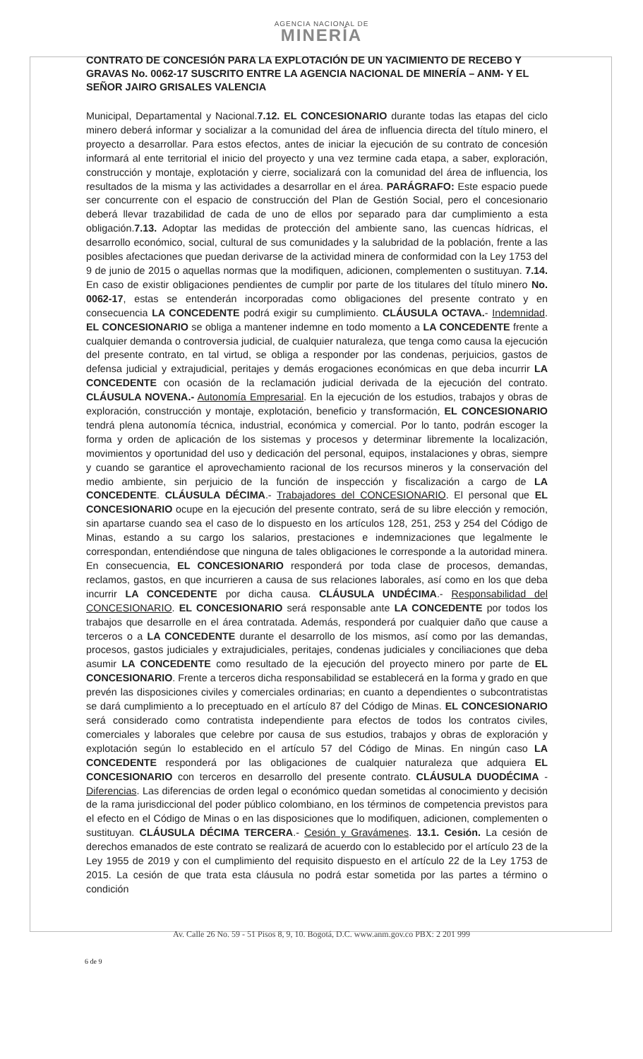AGENCIA NACIONAL DE
MINERÍA
CONTRATO DE CONCESIÓN PARA LA EXPLOTACIÓN DE UN YACIMIENTO DE RECEBO Y GRAVAS No. 0062-17 SUSCRITO ENTRE LA AGENCIA NACIONAL DE MINERÍA – ANM- Y EL SEÑOR JAIRO GRISALES VALENCIA
Municipal, Departamental y Nacional.7.12. EL CONCESIONARIO durante todas las etapas del ciclo minero deberá informar y socializar a la comunidad del área de influencia directa del título minero, el proyecto a desarrollar. Para estos efectos, antes de iniciar la ejecución de su contrato de concesión informará al ente territorial el inicio del proyecto y una vez termine cada etapa, a saber, exploración, construcción y montaje, explotación y cierre, socializará con la comunidad del área de influencia, los resultados de la misma y las actividades a desarrollar en el área. PARÁGRAFO: Este espacio puede ser concurrente con el espacio de construcción del Plan de Gestión Social, pero el concesionario deberá llevar trazabilidad de cada de uno de ellos por separado para dar cumplimiento a esta obligación.7.13. Adoptar las medidas de protección del ambiente sano, las cuencas hídricas, el desarrollo económico, social, cultural de sus comunidades y la salubridad de la población, frente a las posibles afectaciones que puedan derivarse de la actividad minera de conformidad con la Ley 1753 del 9 de junio de 2015 o aquellas normas que la modifiquen, adicionen, complementen o sustituyan. 7.14. En caso de existir obligaciones pendientes de cumplir por parte de los titulares del título minero No. 0062-17, estas se entenderán incorporadas como obligaciones del presente contrato y en consecuencia LA CONCEDENTE podrá exigir su cumplimiento. CLÁUSULA OCTAVA.- Indemnidad. EL CONCESIONARIO se obliga a mantener indemne en todo momento a LA CONCEDENTE frente a cualquier demanda o controversia judicial, de cualquier naturaleza, que tenga como causa la ejecución del presente contrato, en tal virtud, se obliga a responder por las condenas, perjuicios, gastos de defensa judicial y extrajudicial, peritajes y demás erogaciones económicas en que deba incurrir LA CONCEDENTE con ocasión de la reclamación judicial derivada de la ejecución del contrato. CLÁUSULA NOVENA.- Autonomía Empresarial. En la ejecución de los estudios, trabajos y obras de exploración, construcción y montaje, explotación, beneficio y transformación, EL CONCESIONARIO tendrá plena autonomía técnica, industrial, económica y comercial. Por lo tanto, podrán escoger la forma y orden de aplicación de los sistemas y procesos y determinar libremente la localización, movimientos y oportunidad del uso y dedicación del personal, equipos, instalaciones y obras, siempre y cuando se garantice el aprovechamiento racional de los recursos mineros y la conservación del medio ambiente, sin perjuicio de la función de inspección y fiscalización a cargo de LA CONCEDENTE. CLÁUSULA DÉCIMA.- Trabajadores del CONCESIONARIO. El personal que EL CONCESIONARIO ocupe en la ejecución del presente contrato, será de su libre elección y remoción, sin apartarse cuando sea el caso de lo dispuesto en los artículos 128, 251, 253 y 254 del Código de Minas, estando a su cargo los salarios, prestaciones e indemnizaciones que legalmente le correspondan, entendiéndose que ninguna de tales obligaciones le corresponde a la autoridad minera. En consecuencia, EL CONCESIONARIO responderá por toda clase de procesos, demandas, reclamos, gastos, en que incurrieren a causa de sus relaciones laborales, así como en los que deba incurrir LA CONCEDENTE por dicha causa. CLÁUSULA UNDÉCIMA.- Responsabilidad del CONCESIONARIO. EL CONCESIONARIO será responsable ante LA CONCEDENTE por todos los trabajos que desarrolle en el área contratada. Además, responderá por cualquier daño que cause a terceros o a LA CONCEDENTE durante el desarrollo de los mismos, así como por las demandas, procesos, gastos judiciales y extrajudiciales, peritajes, condenas judiciales y conciliaciones que deba asumir LA CONCEDENTE como resultado de la ejecución del proyecto minero por parte de EL CONCESIONARIO. Frente a terceros dicha responsabilidad se establecerá en la forma y grado en que prevén las disposiciones civiles y comerciales ordinarias; en cuanto a dependientes o subcontratistas se dará cumplimiento a lo preceptuado en el artículo 87 del Código de Minas. EL CONCESIONARIO será considerado como contratista independiente para efectos de todos los contratos civiles, comerciales y laborales que celebre por causa de sus estudios, trabajos y obras de exploración y explotación según lo establecido en el artículo 57 del Código de Minas. En ningún caso LA CONCEDENTE responderá por las obligaciones de cualquier naturaleza que adquiera EL CONCESIONARIO con terceros en desarrollo del presente contrato. CLÁUSULA DUODÉCIMA - Diferencias. Las diferencias de orden legal o económico quedan sometidas al conocimiento y decisión de la rama jurisdiccional del poder público colombiano, en los términos de competencia previstos para el efecto en el Código de Minas o en las disposiciones que lo modifiquen, adicionen, complementen o sustituyan. CLÁUSULA DÉCIMA TERCERA.- Cesión y Gravámenes. 13.1. Cesión. La cesión de derechos emanados de este contrato se realizará de acuerdo con lo establecido por el artículo 23 de la Ley 1955 de 2019 y con el cumplimiento del requisito dispuesto en el artículo 22 de la Ley 1753 de 2015. La cesión de que trata esta cláusula no podrá estar sometida por las partes a término o condición
Av. Calle 26 No. 59 - 51 Pisos 8, 9, 10. Bogotá, D.C. www.anm.gov.co PBX: 2 201 999
6 de 9